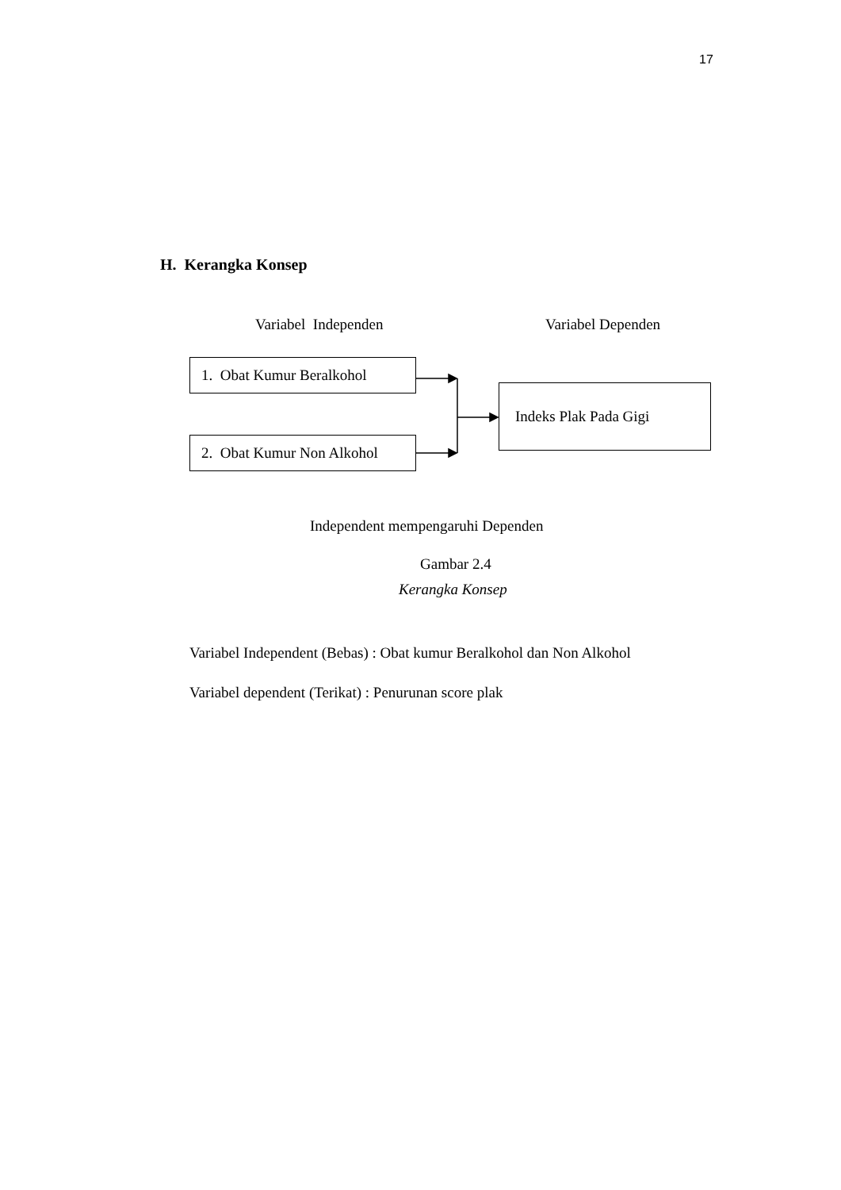17
H. Kerangka Konsep
Variabel Independen Variabel Dependen
1. Obat Kumur Beralkohol
Indeks Plak Pada Gigi
2. Obat Kumur Non Alkohol
Independent mempengaruhi Dependen
Gambar 2.4
Kerangka Konsep
Variabel Independent (Bebas) : Obat kumur Beralkohol dan Non Alkohol
Variabel dependent (Terikat) : Penurunan score plak